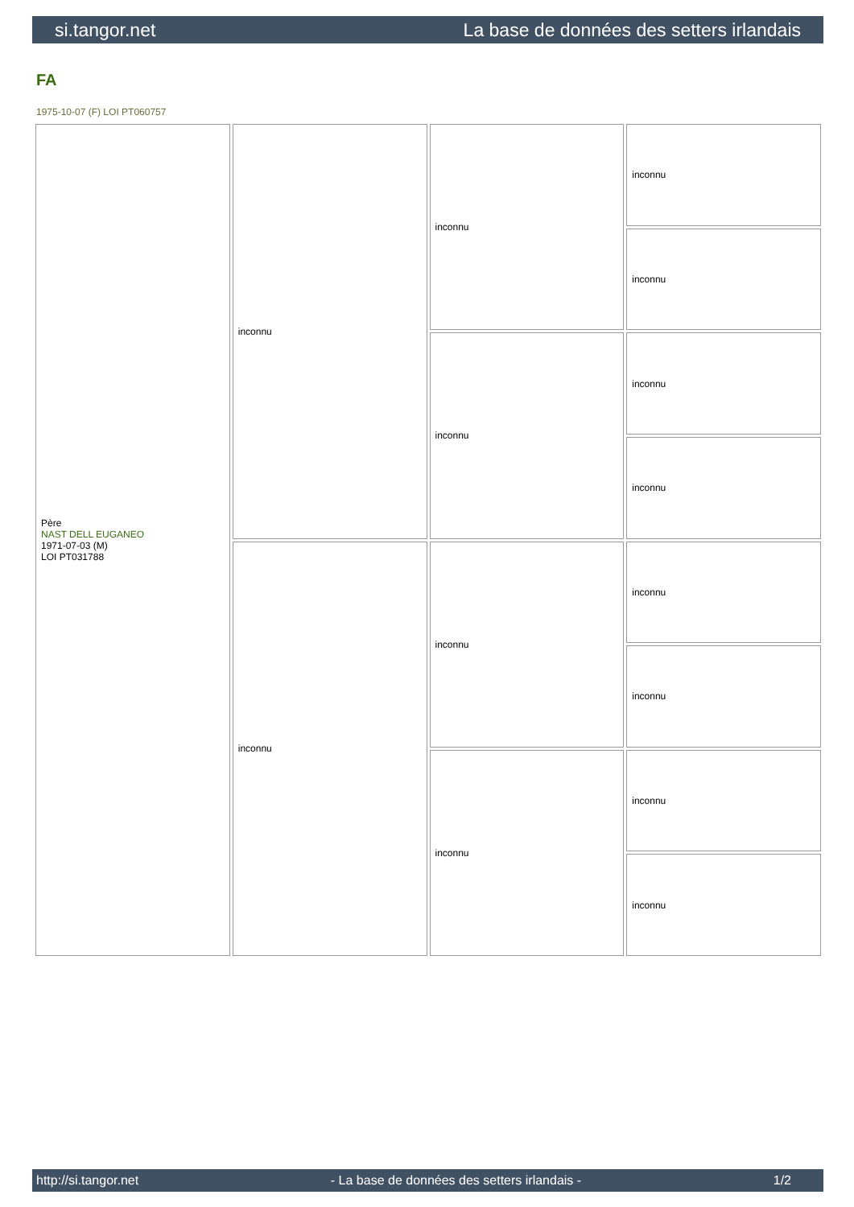si.tangor.net La base de données des setters irlandais
FA
1975-10-07 (F) LOI PT060757
| Père NAST DELL EUGANEO 1971-07-03 (M) LOI PT031788 | inconnu | inconnu | inconnu |
| | | | inconnu |
| | | inconnu | inconnu |
| | | | inconnu |
| | inconnu | inconnu | inconnu |
| | | | inconnu |
| | | inconnu | inconnu |
| | | | inconnu |
http://si.tangor.net - La base de données des setters irlandais - 1/2